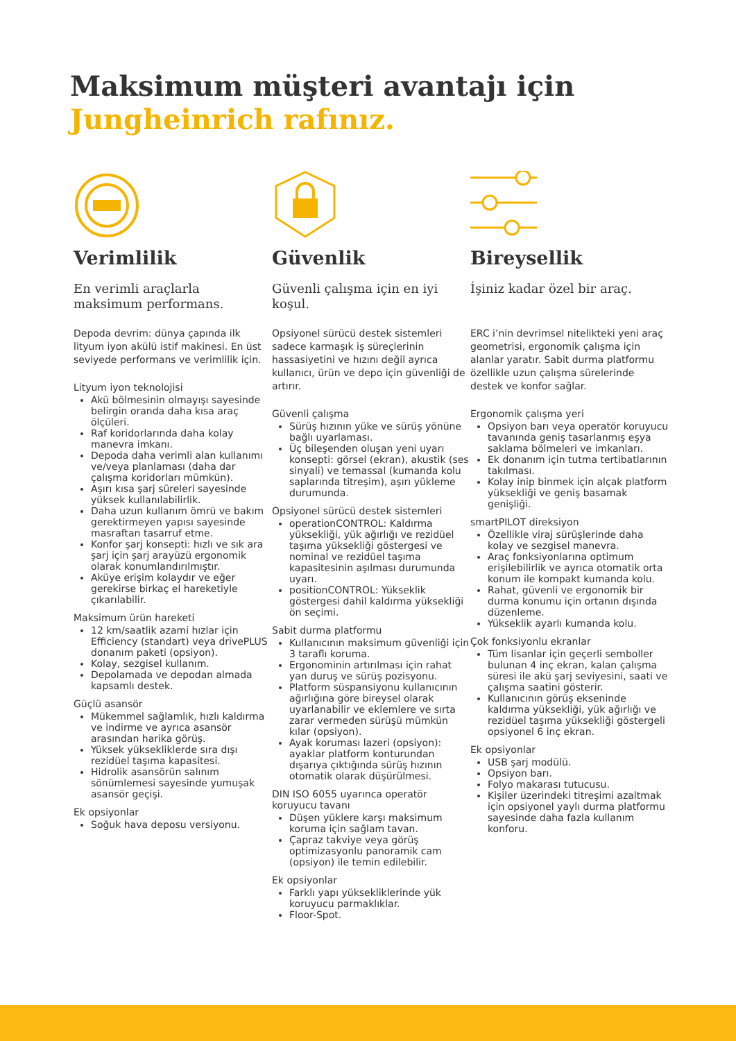Maksimum müşteri avantajı için
Jungheinrich rafınız.
Verimlilik
En verimli araçlarla maksimum performans.
Depoda devrim: dünya çapında ilk lityum iyon akülü istif makinesi. En üst seviyede performans ve verimlilik için.
Lityum iyon teknolojisi
Akü bölmesinin olmayışı sayesinde belirgin oranda daha kısa araç ölçüleri.
Raf koridorlarında daha kolay manevra imkanı.
Depoda daha verimli alan kullanımı ve/veya planlaması (daha dar çalışma koridorları mümkün).
Aşırı kısa şarj süreleri sayesinde yüksek kullanılabilirlik.
Daha uzun kullanım ömrü ve bakım gerektirmeyen yapısı sayesinde masraftan tasarruf etme.
Konfor şarj konsepti: hızlı ve sık ara şarj için şarj arayüzü ergonomik olarak konumlandırılmıştır.
Aküye erişim kolaydır ve eğer gerekirse birkaç el hareketiyle çıkarılabilir.
Maksimum ürün hareketi
12 km/saatlik azami hızlar için Efficiency (standart) veya drivePLUS donanım paketi (opsiyon).
Kolay, sezgisel kullanım.
Depolamada ve depodan almada kapsamlı destek.
Güçlü asansör
Mükemmel sağlamlık, hızlı kaldırma ve indirme ve ayrıca asansör arasından harika görüş.
Yüksek yüksekliklerde sıra dışı rezidüel taşıma kapasitesi.
Hidrolik asansörün salınım sönümlemesi sayesinde yumuşak asansör geçişi.
Ek opsiyonlar
Soğuk hava deposu versiyonu.
Güvenlik
Güvenli çalışma için en iyi koşul.
Opsiyonel sürücü destek sistemleri sadece karmaşık iş süreçlerinin hassasiyetini ve hızını değil ayrıca kullanıcı, ürün ve depo için güvenliği de artırır.
Güvenli çalışma
Sürüş hızının yüke ve sürüş yönüne bağlı uyarlaması.
Üç bileşenden oluşan yeni uyarı konsepti: görsel (ekran), akustik (ses sinyali) ve temassal (kumanda kolu saplarında titreşim), aşırı yükleme durumunda.
Opsiyonel sürücü destek sistemleri
operationCONTROL: Kaldırma yüksekliği, yük ağırlığı ve rezidüel taşıma yüksekliği göstergesi ve nominal ve rezidüel taşıma kapasitesinin aşılması durumunda uyarı.
positionCONTROL: Yükseklik göstergesi dahil kaldırma yüksekliği ön seçimi.
Sabit durma platformu
Kullanıcının maksimum güvenliği için 3 taraflı koruma.
Ergonominin artırılması için rahat yan duruş ve sürüş pozisyonu.
Platform süspansiyonu kullanıcının ağırlığına göre bireysel olarak uyarlanabilir ve eklemlere ve sırta zarar vermeden sürüşü mümkün kılar (opsiyon).
Ayak koruması lazeri (opsiyon): ayaklar platform konturundan dışarıya çıktığında sürüş hızının otomatik olarak düşürülmesi.
DIN ISO 6055 uyarınca operatör koruyucu tavanı
Düşen yüklere karşı maksimum koruma için sağlam tavan.
Çapraz takviye veya görüş optimizasyonlu panoramik cam (opsiyon) ile temin edilebilir.
Ek opsiyonlar
Farklı yapı yüksekliklerinde yük koruyucu parmaklıklar.
Floor-Spot.
Bireysellik
İşiniz kadar özel bir araç.
ERC i’nin devrimsel nitelikteki yeni araç geometrisi, ergonomik çalışma için alanlar yaratır. Sabit durma platformu özellikle uzun çalışma sürelerinde destek ve konfor sağlar.
Ergonomik çalışma yeri
Opsiyon barı veya operatör koruyucu tavanında geniş tasarlanmış eşya saklama bölmeleri ve imkanları.
Ek donanım için tutma tertibatlarının takılması.
Kolay inip binmek için alçak platform yüksekliği ve geniş basamak genişliği.
smartPILOT direksiyon
Özellikle viraj sürüşlerinde daha kolay ve sezgisel manevra.
Araç fonksiyonlarına optimum erişilebilirlik ve ayrıca otomatik orta konum ile kompakt kumanda kolu.
Rahat, güvenli ve ergonomik bir durma konumu için ortanın dışında düzenleme.
Yükseklik ayarlı kumanda kolu.
Çok fonksiyonlu ekranlar
Tüm lisanlar için geçerli semboller bulunan 4 inç ekran, kalan çalışma süresi ile akü şarj seviyesini, saati ve çalışma saatini gösterir.
Kullanıcının görüş ekseninde kaldırma yüksekliği, yük ağırlığı ve rezidüel taşıma yüksekliği göstergeli opsiyonel 6 inç ekran.
Ek opsiyonlar
USB şarj modülü.
Opsiyon barı.
Folyo makarası tutucusu.
Kişiler üzerindeki titreşimi azaltmak için opsiyonel yaylı durma platformu sayesinde daha fazla kullanım konforu.